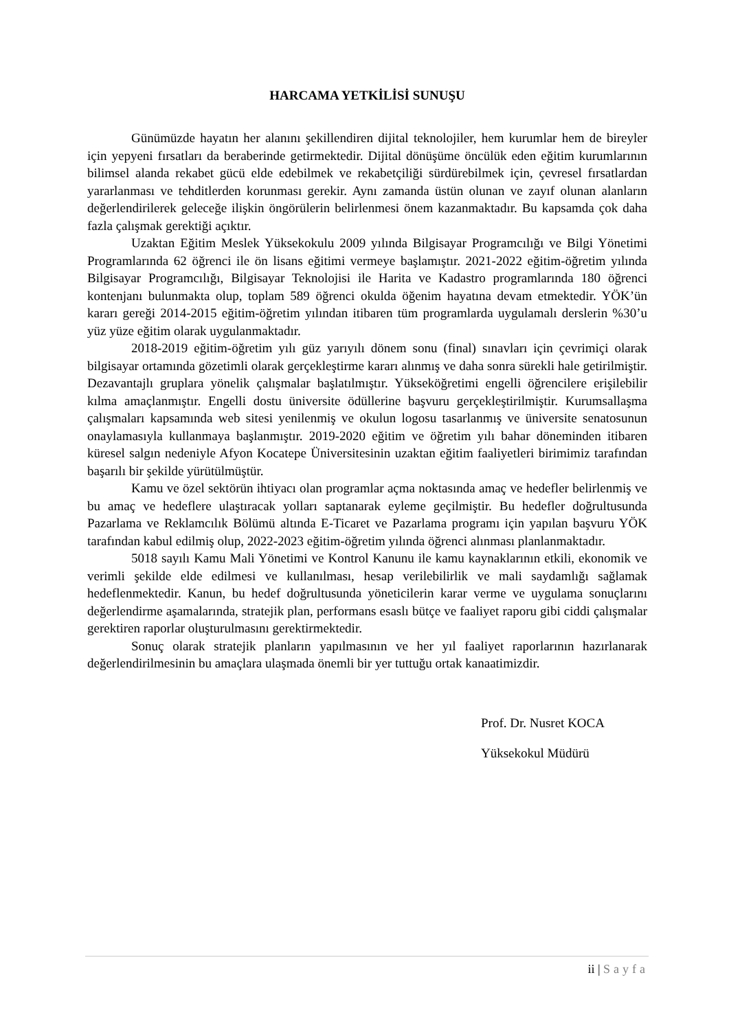HARCAMA YETKİLİSİ SUNUŞU
Günümüzde hayatın her alanını şekillendiren dijital teknolojiler, hem kurumlar hem de bireyler için yepyeni fırsatları da beraberinde getirmektedir. Dijital dönüşüme öncülük eden eğitim kurumlarının bilimsel alanda rekabet gücü elde edebilmek ve rekabetçiliği sürdürebilmek için, çevresel fırsatlardan yararlanması ve tehditlerden korunması gerekir. Aynı zamanda üstün olunan ve zayıf olunan alanların değerlendirilerek geleceğe ilişkin öngörülerin belirlenmesi önem kazanmaktadır. Bu kapsamda çok daha fazla çalışmak gerektiği açıktır.
Uzaktan Eğitim Meslek Yüksekokulu 2009 yılında Bilgisayar Programcılığı ve Bilgi Yönetimi Programlarında 62 öğrenci ile ön lisans eğitimi vermeye başlamıştır. 2021-2022 eğitim-öğretim yılında Bilgisayar Programcılığı, Bilgisayar Teknolojisi ile Harita ve Kadastro programlarında 180 öğrenci kontenjanı bulunmakta olup, toplam 589 öğrenci okulda öğenim hayatına devam etmektedir. YÖK’ün kararı gereği 2014-2015 eğitim-öğretim yılından itibaren tüm programlarda uygulamalı derslerin %30’u yüz yüze eğitim olarak uygulanmaktadır.
2018-2019 eğitim-öğretim yılı güz yarıyılı dönem sonu (final) sınavları için çevrimiçi olarak bilgisayar ortamında gözetimli olarak gerçekleştirme kararı alınmış ve daha sonra sürekli hale getirilmiştir. Dezavantajlı gruplara yönelik çalışmalar başlatılmıştır. Yükseköğretimi engelli öğrencilere erişilebilir kılma amaçlanmıştır. Engelli dostu üniversite ödüllerine başvuru gerçekleştirilmiştir. Kurumsallaşma çalışmaları kapsamında web sitesi yenilenmiş ve okulun logosu tasarlanmış ve üniversite senatosunun onaylamasıyla kullanmaya başlanmıştır. 2019-2020 eğitim ve öğretim yılı bahar döneminden itibaren küresel salgın nedeniyle Afyon Kocatepe Üniversitesinin uzaktan eğitim faaliyetleri birimimiz tarafından başarılı bir şekilde yürütülmüştür.
Kamu ve özel sektörün ihtiyacı olan programlar açma noktasında amaç ve hedefler belirlenmiş ve bu amaç ve hedeflere ulaştıracak yolları saptanarak eyleme geçilmiştir. Bu hedefler doğrultusunda Pazarlama ve Reklamcılık Bölümü altında E-Ticaret ve Pazarlama programı için yapılan başvuru YÖK tarafından kabul edilmiş olup, 2022-2023 eğitim-öğretim yılında öğrenci alınması planlanmaktadır.
5018 sayılı Kamu Mali Yönetimi ve Kontrol Kanunu ile kamu kaynaklarının etkili, ekonomik ve verimli şekilde elde edilmesi ve kullanılması, hesap verilebilirlik ve mali saydamlığı sağlamak hedeflenmektedir. Kanun, bu hedef doğrultusunda yöneticilerin karar verme ve uygulama sonuçlarını değerlendirme aşamalarında, stratejik plan, performans esaslı bütçe ve faaliyet raporu gibi ciddi çalışmalar gerektiren raporlar oluşturulmasını gerektirmektedir.
Sonuç olarak stratejik planların yapılmasının ve her yıl faaliyet raporlarının hazırlanarak değerlendirilmesinin bu amaçlara ulaşmada önemli bir yer tuttuğu ortak kanaatimizdir.
Prof. Dr. Nusret KOCA
Yüksekokul Müdürü
ii | Sayfa